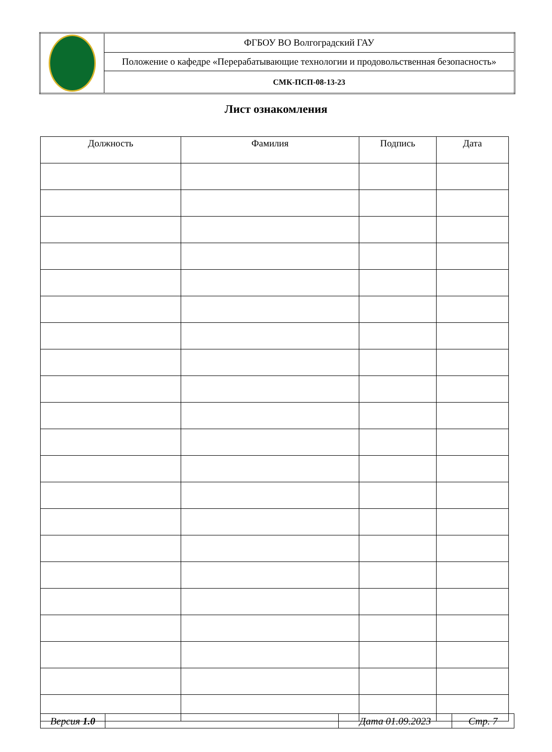| | ФГБОУ ВО Волгоградский ГАУ |
| | Положение о кафедре «Перерабатывающие технологии и продовольственная безопасность» |
| | СМК-ПСП-08-13-23 |
Лист ознакомления
| Должность | Фамилия | Подпись | Дата |
| --- | --- | --- | --- |
| Версия 1.0 | | Дата 01.09.2023 | Стр. 7 |